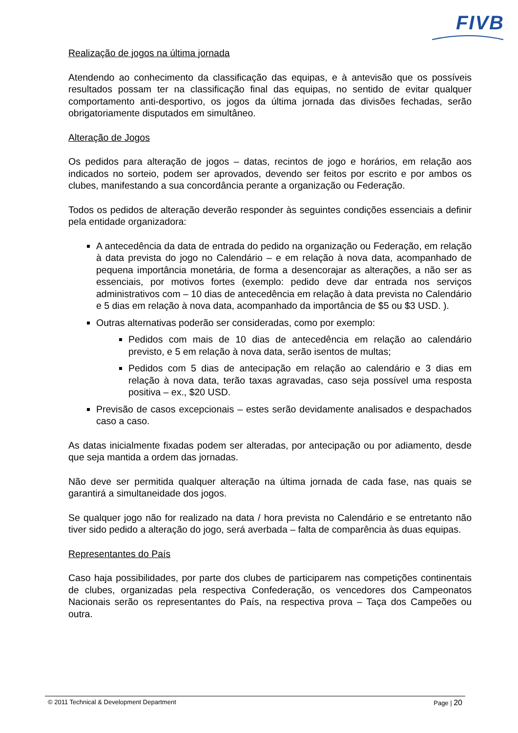FIVB
Realização de jogos na última jornada
Atendendo ao conhecimento da classificação das equipas, e à antevisão que os possíveis resultados possam ter na classificação final das equipas, no sentido de evitar qualquer comportamento anti-desportivo, os jogos da última jornada das divisões fechadas, serão obrigatoriamente disputados em simultâneo.
Alteração de Jogos
Os pedidos para alteração de jogos – datas, recintos de jogo e horários, em relação aos indicados no sorteio, podem ser aprovados, devendo ser feitos por escrito e por ambos os clubes, manifestando a sua concordância perante a organização ou Federação.
Todos os pedidos de alteração deverão responder às seguintes condições essenciais a definir pela entidade organizadora:
A antecedência da data de entrada do pedido na organização ou Federação, em relação à data prevista do jogo no Calendário – e em relação à nova data, acompanhado de pequena importância monetária, de forma a desencorajar as alterações, a não ser as essenciais, por motivos fortes (exemplo: pedido deve dar entrada nos serviços administrativos com – 10 dias de antecedência em relação à data prevista no Calendário e 5 dias em relação à nova data, acompanhado da importância de $5 ou $3 USD. ).
Outras alternativas poderão ser consideradas, como por exemplo:
Pedidos com mais de 10 dias de antecedência em relação ao calendário previsto, e 5 em relação à nova data, serão isentos de multas;
Pedidos com 5 dias de antecipação em relação ao calendário e 3 dias em relação à nova data, terão taxas agravadas, caso seja possível uma resposta positiva – ex., $20 USD.
Previsão de casos excepcionais – estes serão devidamente analisados e despachados caso a caso.
As datas inicialmente fixadas podem ser alteradas, por antecipação ou por adiamento, desde que seja mantida a ordem das jornadas.
Não deve ser permitida qualquer alteração na última jornada de cada fase, nas quais se garantirá a simultaneidade dos jogos.
Se qualquer jogo não for realizado na data / hora prevista no Calendário e se entretanto não tiver sido pedido a alteração do jogo, será averbada – falta de comparência às duas equipas.
Representantes do País
Caso haja possibilidades, por parte dos clubes de participarem nas competições continentais de clubes, organizadas pela respectiva Confederação, os vencedores dos Campeonatos Nacionais serão os representantes do País, na respectiva prova – Taça dos Campeões ou outra.
© 2011 Technical & Development Department Page | 20